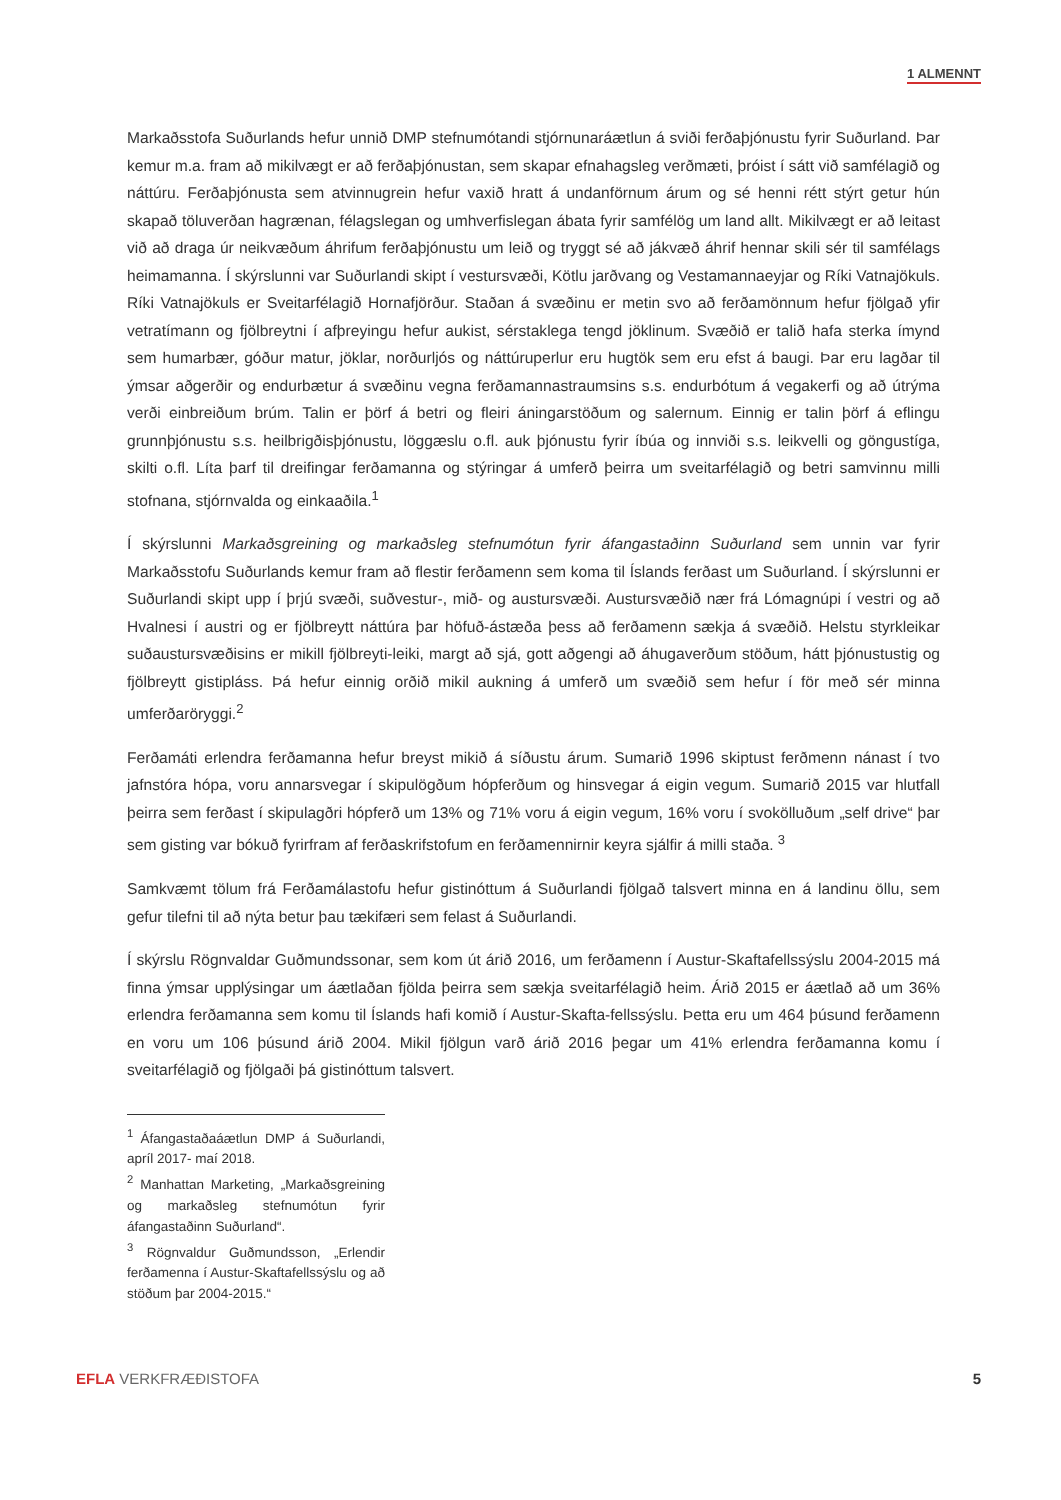1 ALMENNT
Markaðsstofa Suðurlands hefur unnið DMP stefnumótandi stjórnunaráætlun á sviði ferðaþjónustu fyrir Suðurland. Þar kemur m.a. fram að mikilvægt er að ferðaþjónustan, sem skapar efnahagsleg verðmæti, þróist í sátt við samfélagið og náttúru. Ferðaþjónusta sem atvinnugrein hefur vaxið hratt á undanförnum árum og sé henni rétt stýrt getur hún skapað töluverðan hagrænan, félagslegan og umhverfislegan ábata fyrir samfélög um land allt. Mikilvægt er að leitast við að draga úr neikvæðum áhrifum ferðaþjónustu um leið og tryggt sé að jákvæð áhrif hennar skili sér til samfélags heimamanna. Í skýrslunni var Suðurlandi skipt í vestursvæði, Kötlu jarðvang og Vestamannaeyjar og Ríki Vatnajökuls. Ríki Vatnajökuls er Sveitarfélagið Hornafjörður. Staðan á svæðinu er metin svo að ferðamönnum hefur fjölgað yfir vetratímann og fjölbreytni í afþreyingu hefur aukist, sérstaklega tengd jöklinum. Svæðið er talið hafa sterka ímynd sem humarbær, góður matur, jöklar, norðurljós og náttúruperlur eru hugtök sem eru efst á baugi. Þar eru lagðar til ýmsar aðgerðir og endurbætur á svæðinu vegna ferðamannastraumsins s.s. endurbótum á vegakerfi og að útrýma verði einbreiðum brúm. Talin er þörf á betri og fleiri áningarstöðum og salernum. Einnig er talin þörf á eflingu grunnþjónustu s.s. heilbrigðisþjónustu, löggæslu o.fl. auk þjónustu fyrir íbúa og innviði s.s. leikvelli og göngustíga, skilti o.fl. Líta þarf til dreifingar ferðamanna og stýringar á umferð þeirra um sveitarfélagið og betri samvinnu milli stofnana, stjórnvalda og einkaaðila.<sup>1</sup>
Í skýrslunni Markaðsgreining og markaðsleg stefnumótun fyrir áfangastaðinn Suðurland sem unnin var fyrir Markaðsstofu Suðurlands kemur fram að flestir ferðamenn sem koma til Íslands ferðast um Suðurland. Í skýrslunni er Suðurlandi skipt upp í þrjú svæði, suðvestur-, mið- og austursvæði. Austursvæðið nær frá Lómagnúpi í vestri og að Hvalnesi í austri og er fjölbreytt náttúra þar höfuð-ástæða þess að ferðamenn sækja á svæðið. Helstu styrkleikar suðaustursvæðisins er mikill fjölbreyti-leiki, margt að sjá, gott aðgengi að áhugaverðum stöðum, hátt þjónustustig og fjölbreytt gistipláss. Þá hefur einnig orðið mikil aukning á umferð um svæðið sem hefur í för með sér minna umferðaröryggi.<sup>2</sup>
Ferðamáti erlendra ferðamanna hefur breyst mikið á síðustu árum. Sumarið 1996 skiptust ferðmenn nánast í tvo jafnstóra hópa, voru annarsvegar í skipulögðum hópferðum og hinsvegar á eigin vegum. Sumarið 2015 var hlutfall þeirra sem ferðast í skipulagðri hópferð um 13% og 71% voru á eigin vegum, 16% voru í svokölluðum „self drive“ þar sem gisting var bókuð fyrirfram af ferðaskrifstofum en ferðamennirnir keyra sjálfir á milli staða. <sup>3</sup>
Samkvæmt tölum frá Ferðamálastofu hefur gistinóttum á Suðurlandi fjölgað talsvert minna en á landinu öllu, sem gefur tilefni til að nýta betur þau tækifæri sem felast á Suðurlandi.
Í skýrslu Rögnvaldar Guðmundssonar, sem kom út árið 2016, um ferðamenn í Austur-Skaftafellssýslu 2004-2015 má finna ýmsar upplýsingar um áætlaðan fjölda þeirra sem sækja sveitarfélagið heim. Árið 2015 er áætlað að um 36% erlendra ferðamanna sem komu til Íslands hafi komið í Austur-Skafta-fellssýslu. Þetta eru um 464 þúsund ferðamenn en voru um 106 þúsund árið 2004. Mikil fjölgun varð árið 2016 þegar um 41% erlendra ferðamanna komu í sveitarfélagið og fjölgaði þá gistinóttum talsvert.
<sup>1</sup> Áfangastaðaáætlun DMP á Suðurlandi, apríl 2017- maí 2018.
<sup>2</sup> Manhattan Marketing, „Markaðsgreining og markaðsleg stefnumótun fyrir áfangastaðinn Suðurland“.
<sup>3</sup> Rögnvaldur Guðmundsson, „Erlendir ferðamenna í Austur-Skaftafellssýslu og að stöðum þar 2004-2015.“
EFLA VERKFRÆÐISTOFA 5